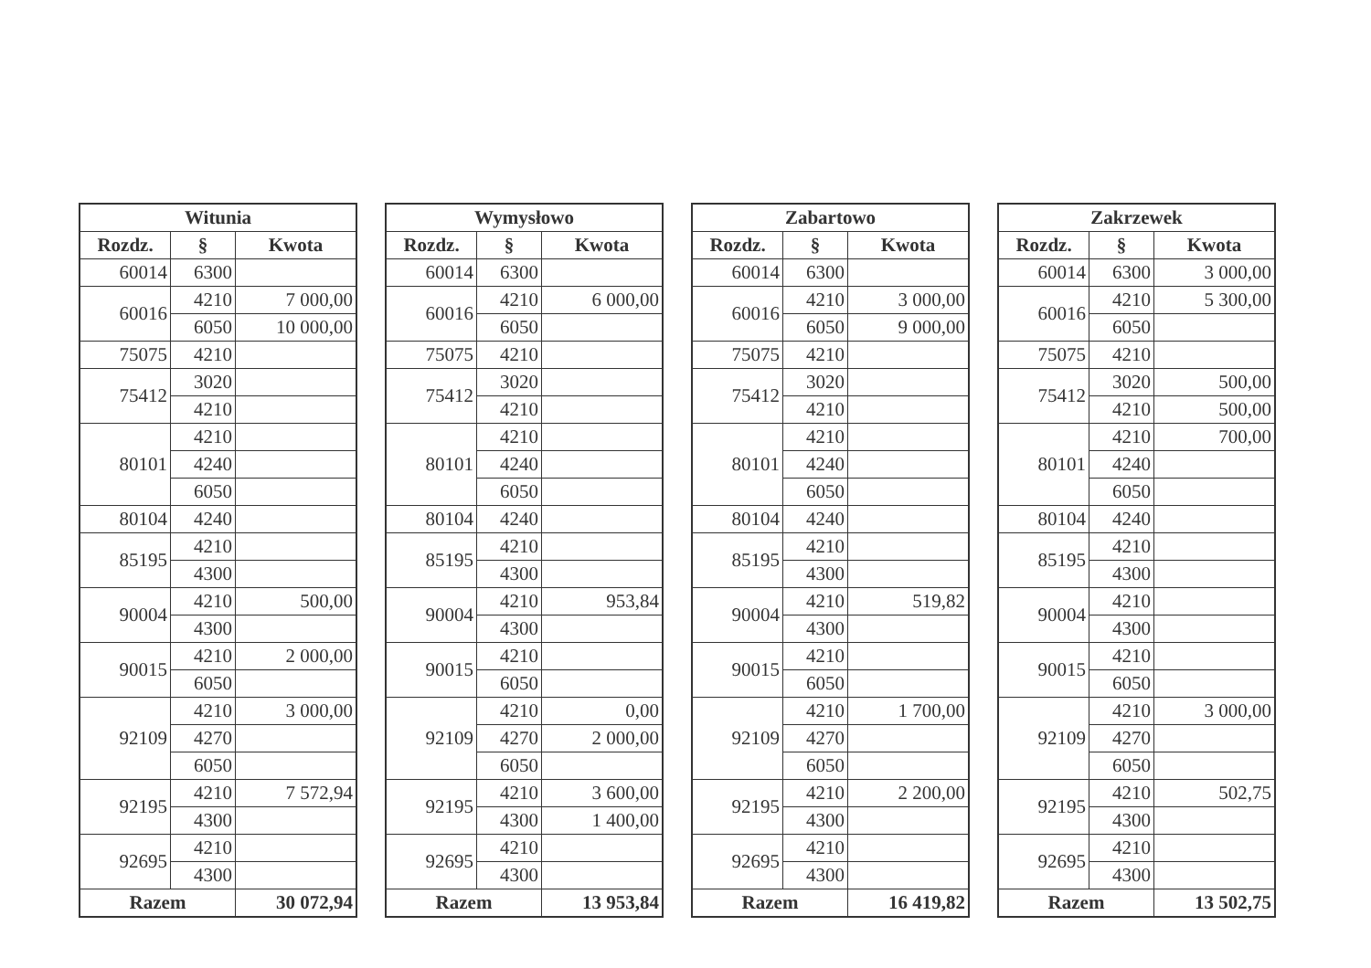| Witunia | | |
| --- | --- | --- |
| Rozdz. | § | Kwota |
| 60014 | 6300 | |
| 60016 | 4210 | 7 000,00 |
| | 6050 | 10 000,00 |
| 75075 | 4210 | |
| 75412 | 3020 | |
| | 4210 | |
| 80101 | 4210 | |
| | 4240 | |
| | 6050 | |
| 80104 | 4240 | |
| 85195 | 4210 | |
| | 4300 | |
| 90004 | 4210 | 500,00 |
| | 4300 | |
| 90015 | 4210 | 2 000,00 |
| | 6050 | |
| 92109 | 4210 | 3 000,00 |
| | 4270 | |
| | 6050 | |
| 92195 | 4210 | 7 572,94 |
| | 4300 | |
| 92695 | 4210 | |
| | 4300 | |
| Razem | | 30 072,94 |
| Wymysłowo | | |
| --- | --- | --- |
| Rozdz. | § | Kwota |
| 60014 | 6300 | |
| 60016 | 4210 | 6 000,00 |
| | 6050 | |
| 75075 | 4210 | |
| 75412 | 3020 | |
| | 4210 | |
| 80101 | 4210 | |
| | 4240 | |
| | 6050 | |
| 80104 | 4240 | |
| 85195 | 4210 | |
| | 4300 | |
| 90004 | 4210 | 953,84 |
| | 4300 | |
| 90015 | 4210 | |
| | 6050 | |
| 92109 | 4210 | 0,00 |
| | 4270 | 2 000,00 |
| | 6050 | |
| 92195 | 4210 | 3 600,00 |
| | 4300 | 1 400,00 |
| 92695 | 4210 | |
| | 4300 | |
| Razem | | 13 953,84 |
| Zabartowo | | |
| --- | --- | --- |
| Rozdz. | § | Kwota |
| 60014 | 6300 | |
| 60016 | 4210 | 3 000,00 |
| | 6050 | 9 000,00 |
| 75075 | 4210 | |
| 75412 | 3020 | |
| | 4210 | |
| 80101 | 4210 | |
| | 4240 | |
| | 6050 | |
| 80104 | 4240 | |
| 85195 | 4210 | |
| | 4300 | |
| 90004 | 4210 | 519,82 |
| | 4300 | |
| 90015 | 4210 | |
| | 6050 | |
| 92109 | 4210 | 1 700,00 |
| | 4270 | |
| | 6050 | |
| 92195 | 4210 | 2 200,00 |
| | 4300 | |
| 92695 | 4210 | |
| | 4300 | |
| Razem | | 16 419,82 |
| Zakrzewek | | |
| --- | --- | --- |
| Rozdz. | § | Kwota |
| 60014 | 6300 | 3 000,00 |
| 60016 | 4210 | 5 300,00 |
| | 6050 | |
| 75075 | 4210 | |
| 75412 | 3020 | 500,00 |
| | 4210 | 500,00 |
| 80101 | 4210 | 700,00 |
| | 4240 | |
| | 6050 | |
| 80104 | 4240 | |
| 85195 | 4210 | |
| | 4300 | |
| 90004 | 4210 | |
| | 4300 | |
| 90015 | 4210 | |
| | 6050 | |
| 92109 | 4210 | 3 000,00 |
| | 4270 | |
| | 6050 | |
| 92195 | 4210 | 502,75 |
| | 4300 | |
| 92695 | 4210 | |
| | 4300 | |
| Razem | | 13 502,75 |